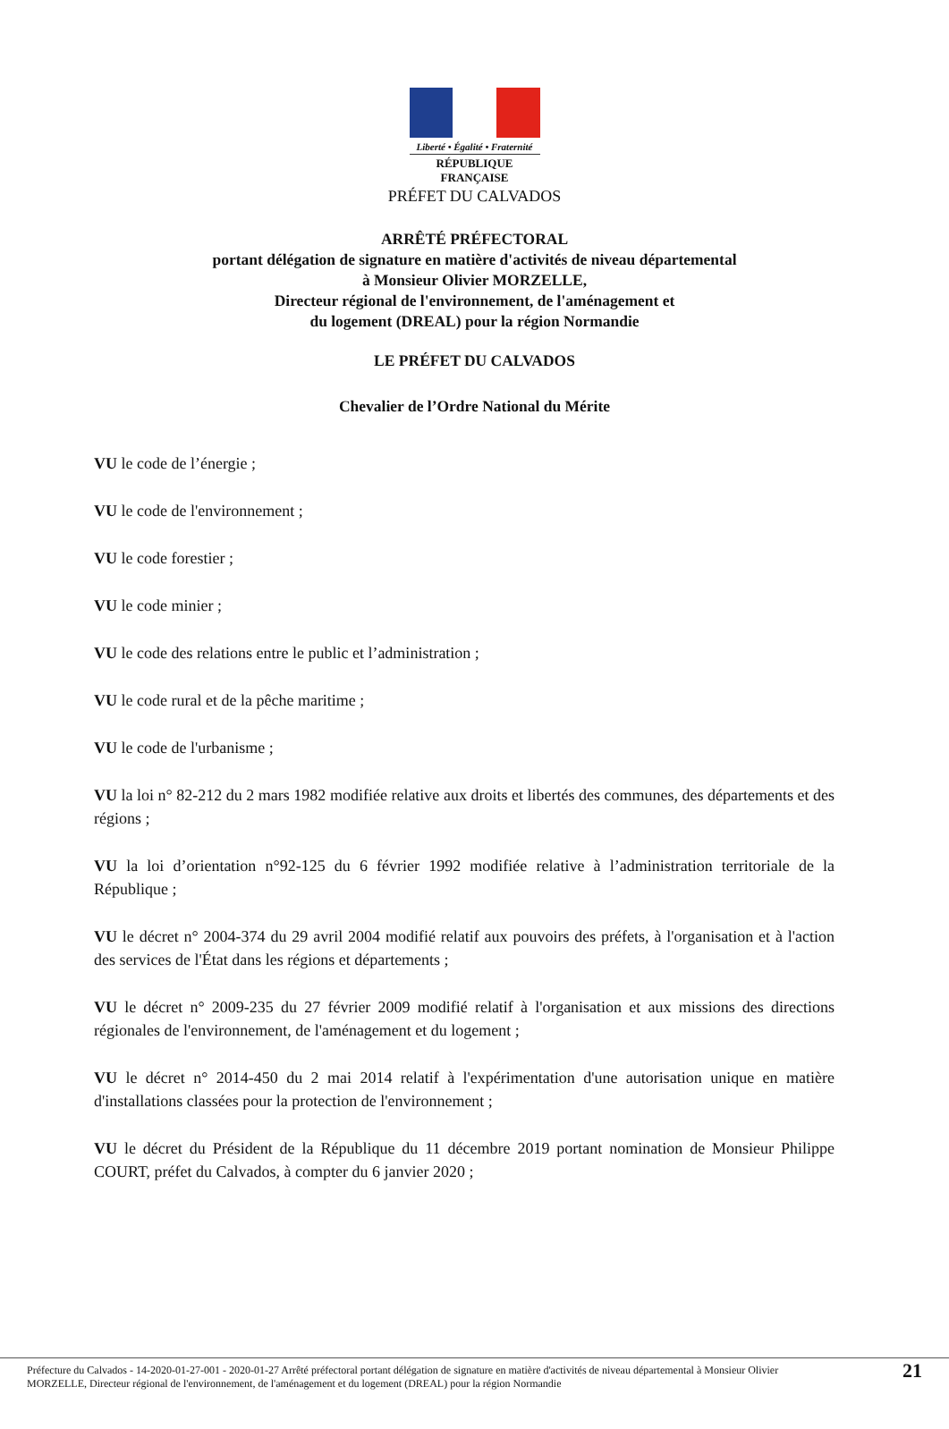Liberté • Égalité • Fraternité
RÉPUBLIQUE FRANÇAISE
PRÉFET DU CALVADOS
ARRÊTÉ PRÉFECTORAL
portant délégation de signature en matière d'activités de niveau départemental
à Monsieur Olivier MORZELLE,
Directeur régional de l'environnement, de l'aménagement et
du logement (DREAL) pour la région Normandie
LE PRÉFET DU CALVADOS
Chevalier de l’Ordre National du Mérite
VU le code de l’énergie ;
VU le code de l'environnement ;
VU le code forestier ;
VU le code minier ;
VU le code des relations entre le public et l’administration ;
VU le code rural et de la pêche maritime ;
VU le code de l'urbanisme ;
VU la loi n° 82-212 du 2 mars 1982 modifiée relative aux droits et libertés des communes, des départements et des régions ;
VU la loi d’orientation n°92-125 du 6 février 1992 modifiée relative à l’administration territoriale de la République ;
VU le décret n° 2004-374 du 29 avril 2004 modifié relatif aux pouvoirs des préfets, à l'organisation et à l'action des services de l'État dans les régions et départements ;
VU le décret n° 2009-235 du 27 février 2009 modifié relatif à l'organisation et aux missions des directions régionales de l'environnement, de l'aménagement et du logement ;
VU le décret n° 2014-450 du 2 mai 2014 relatif à l'expérimentation d'une autorisation unique en matière d'installations classées pour la protection de l'environnement ;
VU le décret du Président de la République du 11 décembre 2019 portant nomination de Monsieur Philippe COURT, préfet du Calvados, à compter du 6 janvier 2020 ;
Préfecture du Calvados - 14-2020-01-27-001 - 2020-01-27 Arrêté préfectoral portant délégation de signature en matière d'activités de niveau départemental à Monsieur Olivier MORZELLE, Directeur régional de l'environnement, de l'aménagement et du logement (DREAL) pour la région Normandie
21